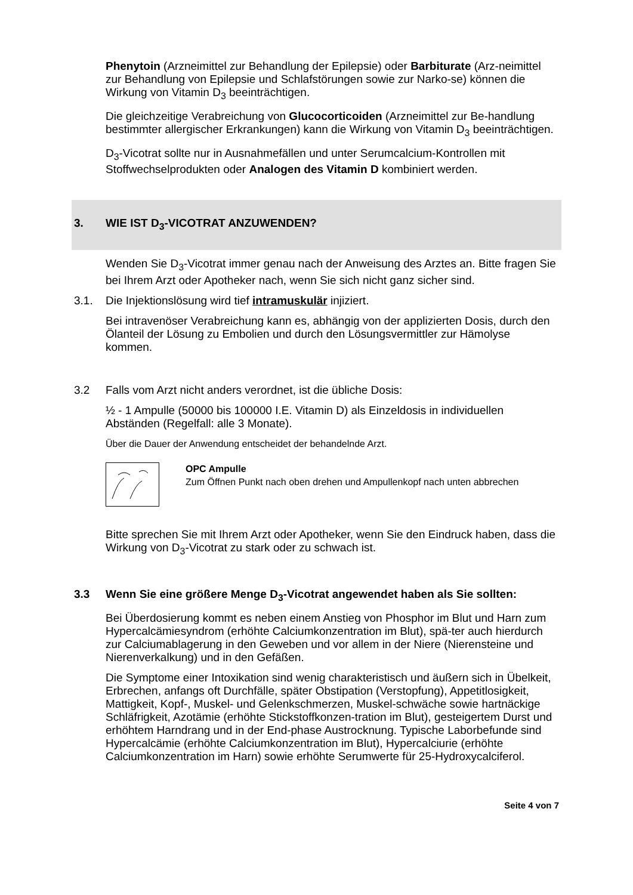Phenytoin (Arzneimittel zur Behandlung der Epilepsie) oder Barbiturate (Arz-neimittel zur Behandlung von Epilepsie und Schlafstörungen sowie zur Narko-se) können die Wirkung von Vitamin D<sub>3</sub> beeinträchtigen.
Die gleichzeitige Verabreichung von Glucocorticoiden (Arzneimittel zur Be-handlung bestimmter allergischer Erkrankungen) kann die Wirkung von Vitamin D<sub>3</sub> beeinträchtigen.
D<sub>3</sub>-Vicotrat sollte nur in Ausnahmefällen und unter Serumcalcium-Kontrollen mit Stoffwechselprodukten oder Analogen des Vitamin D kombiniert werden.
3. WIE IST D<sub>3</sub>-VICOTRAT ANZUWENDEN?
Wenden Sie D<sub>3</sub>-Vicotrat immer genau nach der Anweisung des Arztes an. Bitte fragen Sie bei Ihrem Arzt oder Apotheker nach, wenn Sie sich nicht ganz sicher sind.
3.1. Die Injektionslösung wird tief intramuskulär injiziert.
Bei intravenöser Verabreichung kann es, abhängig von der applizierten Dosis, durch den Ölanteil der Lösung zu Embolien und durch den Lösungsvermittler zur Hämolyse kommen.
3.2 Falls vom Arzt nicht anders verordnet, ist die übliche Dosis:
½ - 1 Ampulle (50000 bis 100000 I.E. Vitamin D) als Einzeldosis in individuellen Abständen (Regelfall: alle 3 Monate).
Über die Dauer der Anwendung entscheidet der behandelnde Arzt.
OPC Ampulle
Zum Öffnen Punkt nach oben drehen und Ampullenkopf nach unten abbrechen
Bitte sprechen Sie mit Ihrem Arzt oder Apotheker, wenn Sie den Eindruck haben, dass die Wirkung von D<sub>3</sub>-Vicotrat zu stark oder zu schwach ist.
3.3 Wenn Sie eine größere Menge D<sub>3</sub>-Vicotrat angewendet haben als Sie sollten:
Bei Überdosierung kommt es neben einem Anstieg von Phosphor im Blut und Harn zum Hypercalcämiesyndrom (erhöhte Calciumkonzentration im Blut), spä-ter auch hierdurch zur Calciumablagerung in den Geweben und vor allem in der Niere (Nierensteine und Nierenverkalkung) und in den Gefäßen.
Die Symptome einer Intoxikation sind wenig charakteristisch und äußern sich in Übelkeit, Erbrechen, anfangs oft Durchfälle, später Obstipation (Verstopfung), Appetitlosigkeit, Mattigkeit, Kopf-, Muskel- und Gelenkschmerzen, Muskel-schwäche sowie hartnäckige Schläfrigkeit, Azotämie (erhöhte Stickstoffkonzen-tration im Blut), gesteigertem Durst und erhöhtem Harndrang und in der End-phase Austrocknung. Typische Laborbefunde sind Hypercalcämie (erhöhte Calciumkonzentration im Blut), Hypercalciurie (erhöhte Calciumkonzentration im Harn) sowie erhöhte Serumwerte für 25-Hydroxycalciferol.
Seite 4 von 7